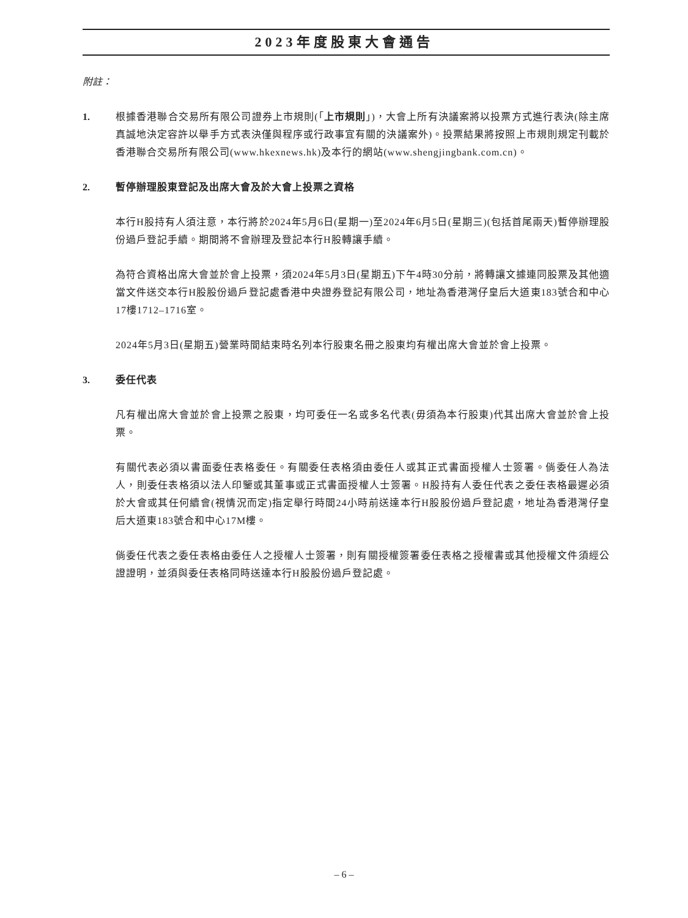2023年度股東大會通告
附註：
1. 根據香港聯合交易所有限公司證券上市規則(「上市規則」)，大會上所有決議案將以投票方式進行表決(除主席真誠地決定容許以舉手方式表決僅與程序或行政事宜有關的決議案外)。投票結果將按照上市規則規定刊載於香港聯合交易所有限公司(www.hkexnews.hk)及本行的網站(www.shengjingbank.com.cn)。
2. 暫停辦理股東登記及出席大會及於大會上投票之資格
本行H股持有人須注意，本行將於2024年5月6日(星期一)至2024年6月5日(星期三)(包括首尾兩天)暫停辦理股份過戶登記手續。期間將不會辦理及登記本行H股轉讓手續。
為符合資格出席大會並於會上投票，須2024年5月3日(星期五)下午4時30分前，將轉讓文據連同股票及其他適當文件送交本行H股股份過戶登記處香港中央證券登記有限公司，地址為香港灣仔皇后大道東183號合和中心17樓1712–1716室。
2024年5月3日(星期五)營業時間結束時名列本行股東名冊之股東均有權出席大會並於會上投票。
3. 委任代表
凡有權出席大會並於會上投票之股東，均可委任一名或多名代表(毋須為本行股東)代其出席大會並於會上投票。
有關代表必須以書面委任表格委任。有關委任表格須由委任人或其正式書面授權人士簽署。倘委任人為法人，則委任表格須以法人印鑒或其董事或正式書面授權人士簽署。H股持有人委任代表之委任表格最遲必須於大會或其任何續會(視情況而定)指定舉行時間24小時前送達本行H股股份過戶登記處，地址為香港灣仔皇后大道東183號合和中心17M樓。
倘委任代表之委任表格由委任人之授權人士簽署，則有關授權簽署委任表格之授權書或其他授權文件須經公證證明，並須與委任表格同時送達本行H股股份過戶登記處。
– 6 –